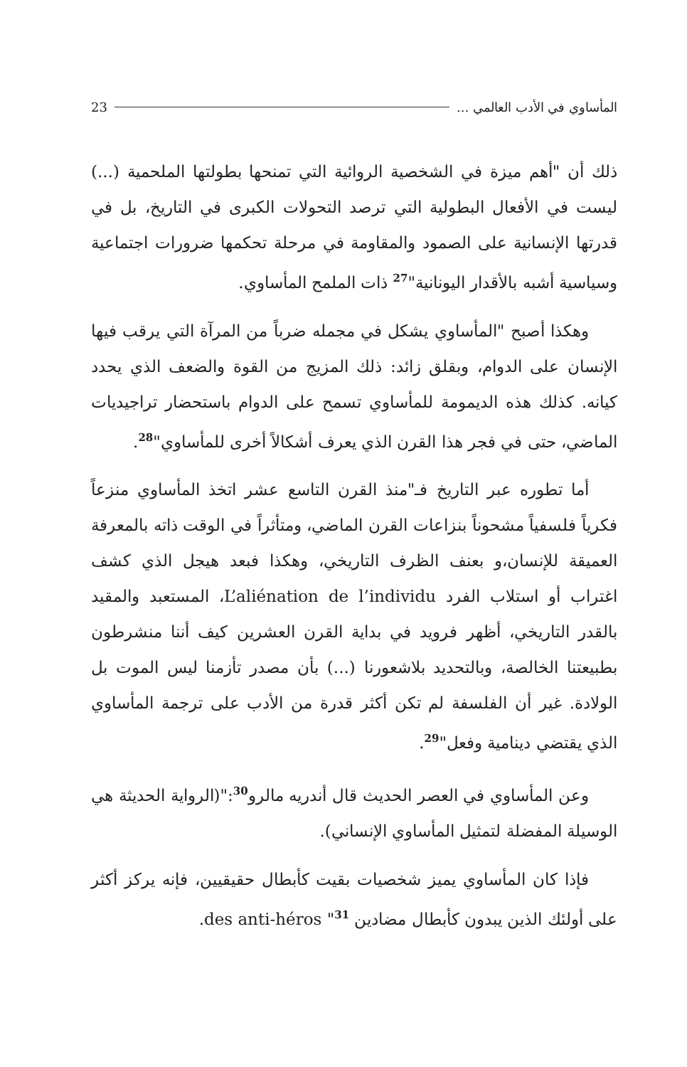23 المأساوي في الأدب العالمي ...
ذلك أن "أهم ميزة في الشخصية الروائية التي تمنحها بطولتها الملحمية (...) ليست في الأفعال البطولية التي ترصد التحولات الكبرى في التاريخ، بل في قدرتها الإنسانية على الصمود والمقاومة في مرحلة تحكمها ضرورات اجتماعية وسياسية أشبه بالأقدار اليونانية"<sup>27</sup> ذات الملمح المأساوي.
وهكذا أصبح "المأساوي يشكل في مجمله ضرباً من المرآة التي يرقب فيها الإنسان على الدوام، وبقلق زائد: ذلك المزيج من القوة والضعف الذي يحدد كيانه. كذلك هذه الديمومة للمأساوي تسمح على الدوام باستحضار تراجيديات الماضي، حتى في فجر هذا القرن الذي يعرف أشكالاً أخرى للمأساوي"<sup>28</sup>.
أما تطوره عبر التاريخ فـ"منذ القرن التاسع عشر اتخذ المأساوي منزعاً فكرياً فلسفياً مشحوناً بنزاعات القرن الماضي، ومتأثراً في الوقت ذاته بالمعرفة العميقة للإنسان،و بعنف الظرف التاريخي، وهكذا فبعد هيجل الذي كشف اغتراب أو استلاب الفرد L’aliénation de l’individu، المستعبد والمقيد بالقدر التاريخي، أظهر فرويد في بداية القرن العشرين كيف أننا منشرطون بطبيعتنا الخالصة، وبالتحديد بلاشعورنا (...) بأن مصدر تأزمنا ليس الموت بل الولادة. غير أن الفلسفة لم تكن أكثر قدرة من الأدب على ترجمة المأساوي الذي يقتضي دينامية وفعل"<sup>29</sup>.
وعن المأساوي في العصر الحديث قال أندريه مالرو<sup>30</sup>:"(الرواية الحديثة هي الوسيلة المفضلة لتمثيل المأساوي الإنساني).
فإذا كان المأساوي يميز شخصيات بقيت كأبطال حقيقيين، فإنه يركز أكثر على أولئك الذين يبدون كأبطال مضادين des anti-héros "<sup>31</sup>.